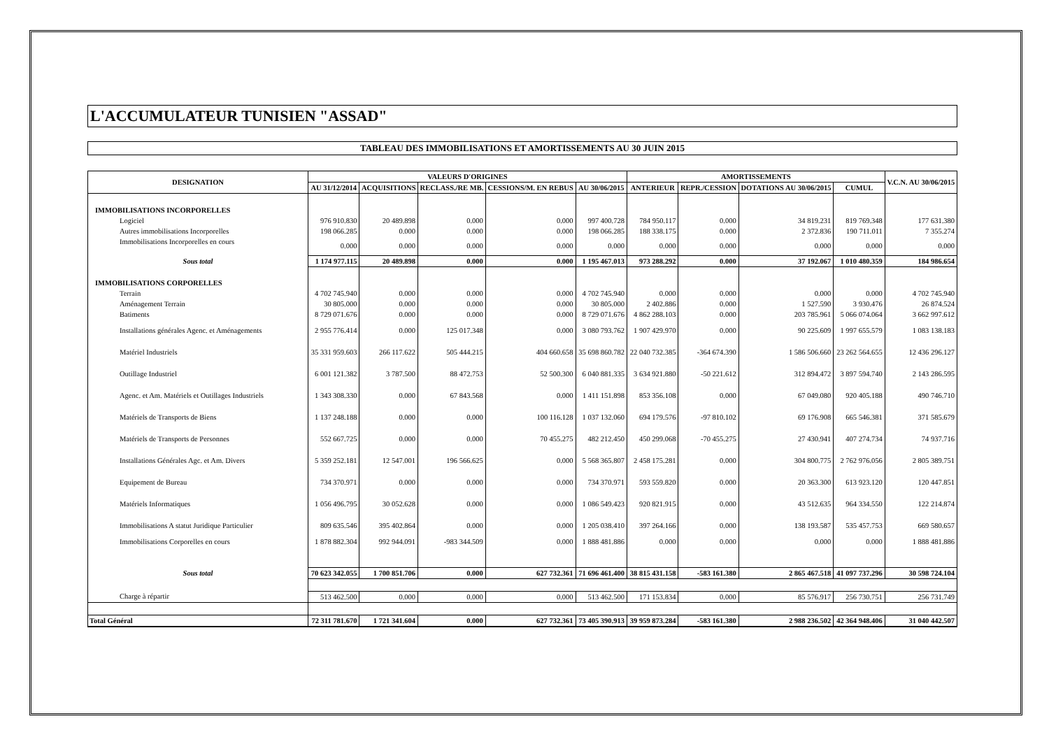L'ACCUMULATEUR TUNISIEN "ASSAD"
TABLEAU DES IMMOBILISATIONS ET AMORTISSEMENTS AU 30 JUIN 2015
| DESIGNATION | VALEURS D'ORIGINES | | | | | AMORTISSEMENTS | | | | V.C.N. AU 30/06/2015 |
| --- | --- | --- | --- | --- | --- | --- | --- | --- | --- | --- |
| | AU 31/12/2014 | ACQUISITIONS | RECLASS./RE MB. | CESSIONS/M. EN REBUS | AU 30/06/2015 | ANTERIEUR | REPR./CESSION | DOTATIONS AU 30/06/2015 | CUMUL | |
| IMMOBILISATIONS INCORPORELLES | | | | | | | | | | |
| Logiciel | 976 910.830 | 20 489.898 | 0.000 | 0.000 | 997 400.728 | 784 950.117 | 0.000 | 34 819.231 | 819 769.348 | 177 631.380 |
| Autres immobilisations Incorporelles | 198 066.285 | 0.000 | 0.000 | 0.000 | 198 066.285 | 188 338.175 | 0.000 | 2 372.836 | 190 711.011 | 7 355.274 |
| Immobilisations Incorporelles en cours | 0.000 | 0.000 | 0.000 | 0.000 | 0.000 | 0.000 | 0.000 | 0.000 | 0.000 | 0.000 |
| Sous total | 1 174 977.115 | 20 489.898 | 0.000 | 0.000 | 1 195 467.013 | 973 288.292 | 0.000 | 37 192.067 | 1 010 480.359 | 184 986.654 |
| IMMOBILISATIONS CORPORELLES | | | | | | | | | | |
| Terrain | 4 702 745.940 | 0.000 | 0.000 | 0.000 | 4 702 745.940 | 0.000 | 0.000 | 0.000 | 0.000 | 4 702 745.940 |
| Aménagement Terrain | 30 805.000 | 0.000 | 0.000 | 0.000 | 30 805.000 | 2 402.886 | 0.000 | 1 527.590 | 3 930.476 | 26 874.524 |
| Batiments | 8 729 071.676 | 0.000 | 0.000 | 0.000 | 8 729 071.676 | 4 862 288.103 | 0.000 | 203 785.961 | 5 066 074.064 | 3 662 997.612 |
| Installations générales Agenc. et Aménagements | 2 955 776.414 | 0.000 | 125 017.348 | 0.000 | 3 080 793.762 | 1 907 429.970 | 0.000 | 90 225.609 | 1 997 655.579 | 1 083 138.183 |
| Matériel Industriels | 35 331 959.603 | 266 117.622 | 505 444.215 | 404 660.658 | 35 698 860.782 | 22 040 732.385 | -364 674.390 | 1 586 506.660 | 23 262 564.655 | 12 436 296.127 |
| Outillage Industriel | 6 001 121.382 | 3 787.500 | 88 472.753 | 52 500.300 | 6 040 881.335 | 3 634 921.880 | -50 221.612 | 312 894.472 | 3 897 594.740 | 2 143 286.595 |
| Agenc. et Am. Matériels et Outillages Industriels | 1 343 308.330 | 0.000 | 67 843.568 | 0.000 | 1 411 151.898 | 853 356.108 | 0.000 | 67 049.080 | 920 405.188 | 490 746.710 |
| Matériels de Transports de Biens | 1 137 248.188 | 0.000 | 0.000 | 100 116.128 | 1 037 132.060 | 694 179.576 | -97 810.102 | 69 176.908 | 665 546.381 | 371 585.679 |
| Matériels de Transports de Personnes | 552 667.725 | 0.000 | 0.000 | 70 455.275 | 482 212.450 | 450 299.068 | -70 455.275 | 27 430.941 | 407 274.734 | 74 937.716 |
| Installations Générales Agc. et Am. Divers | 5 359 252.181 | 12 547.001 | 196 566.625 | 0.000 | 5 568 365.807 | 2 458 175.281 | 0.000 | 304 800.775 | 2 762 976.056 | 2 805 389.751 |
| Equipement de Bureau | 734 370.971 | 0.000 | 0.000 | 0.000 | 734 370.971 | 593 559.820 | 0.000 | 20 363.300 | 613 923.120 | 120 447.851 |
| Matériels Informatiques | 1 056 496.795 | 30 052.628 | 0.000 | 0.000 | 1 086 549.423 | 920 821.915 | 0.000 | 43 512.635 | 964 334.550 | 122 214.874 |
| Immobilisations A statut Juridique Particulier | 809 635.546 | 395 402.864 | 0.000 | 0.000 | 1 205 038.410 | 397 264.166 | 0.000 | 138 193.587 | 535 457.753 | 669 580.657 |
| Immobilisations Corporelles en cours | 1 878 882.304 | 992 944.091 | -983 344.509 | 0.000 | 1 888 481.886 | 0.000 | 0.000 | 0.000 | 0.000 | 1 888 481.886 |
| Sous total | 70 623 342.055 | 1 700 851.706 | 0.000 | 627 732.361 | 71 696 461.400 | 38 815 431.158 | -583 161.380 | 2 865 467.518 | 41 097 737.296 | 30 598 724.104 |
| Charge à répartir | 513 462.500 | 0.000 | 0.000 | 0.000 | 513 462.500 | 171 153.834 | 0.000 | 85 576.917 | 256 730.751 | 256 731.749 |
| Total Général | 72 311 781.670 | 1 721 341.604 | 0.000 | 627 732.361 | 73 405 390.913 | 39 959 873.284 | -583 161.380 | 2 988 236.502 | 42 364 948.406 | 31 040 442.507 |